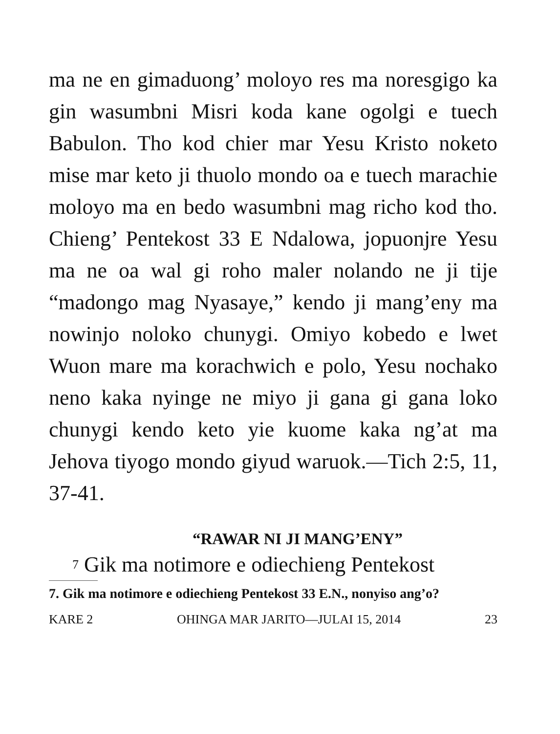ma ne en gimaduong’ moloyo res ma noresgigo ka gin wasumbni Misri koda kane ogolgi e tuech Babulon. Tho kod chier mar Yesu Kristo noketo mise mar keto ji thuolo mondo oa e tuech marachie moloyo ma en bedo wasumbni mag richo kod tho. Chieng’ Pentekost 33 E Ndalowa, jopuonjre Yesu ma ne oa wal gi roho maler nolando ne ji tije “madongo mag Nyasaye,” kendo ji mang’eny ma nowinjo noloko chunygi. Omiyo kobedo e lwet Wuon mare ma korachwich e polo, Yesu nochako neno kaka nyinge ne miyo ji gana gi gana loko chunygi kendo keto yie kuome kaka ng’at ma Jehova tiyogo mondo giyud waruok.—Tich 2:5, 11, 37-41.
“RAWAR NI JI MANG’ENY”
<sup>7</sup> Gik ma notimore e odiechieng Pentekost
7. Gik ma notimore e odiechieng Pentekost 33 E.N., nonyiso ang’o?
KARE 2 OHINGA MAR JARITO—JULAI 15, 2014 23